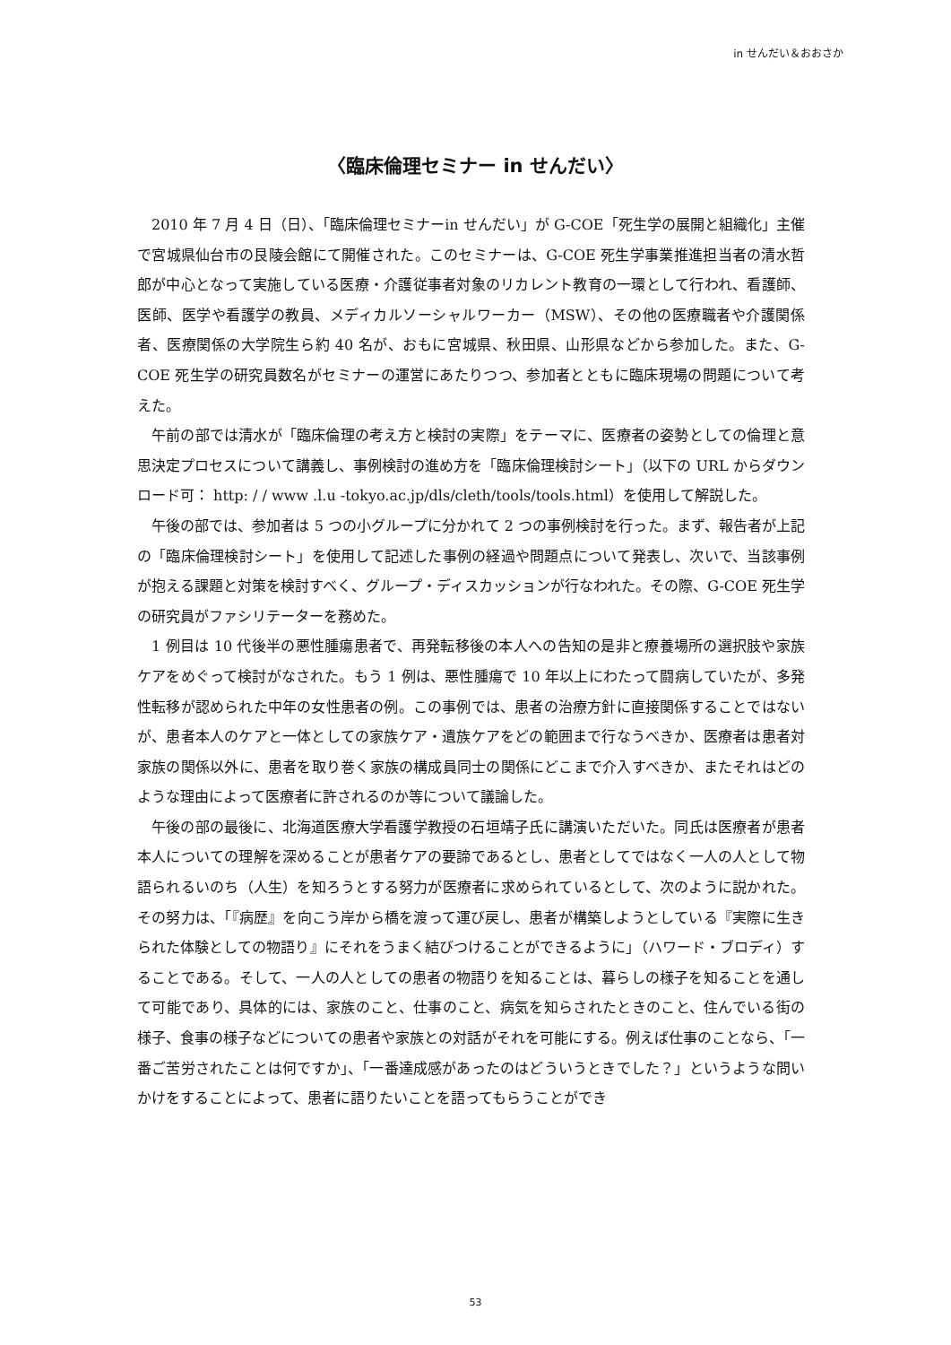in せんだい＆おおさか
〈臨床倫理セミナー in せんだい〉
2010 年 7 月 4 日（日）、「臨床倫理セミナーin せんだい」が G-COE「死生学の展開と組織化」主催で宮城県仙台市の艮陵会館にて開催された。このセミナーは、G-COE 死生学事業推進担当者の清水哲郎が中心となって実施している医療・介護従事者対象のリカレント教育の一環として行われ、看護師、医師、医学や看護学の教員、メディカルソーシャルワーカー（MSW）、その他の医療職者や介護関係者、医療関係の大学院生ら約 40 名が、おもに宮城県、秋田県、山形県などから参加した。また、G-COE 死生学の研究員数名がセミナーの運営にあたりつつ、参加者とともに臨床現場の問題について考えた。
午前の部では清水が「臨床倫理の考え方と検討の実際」をテーマに、医療者の姿勢としての倫理と意思決定プロセスについて講義し、事例検討の進め方を「臨床倫理検討シート」（以下の URL からダウンロード可： http: / / www .l.u -tokyo.ac.jp/dls/cleth/tools/tools.html）を使用して解説した。
午後の部では、参加者は 5 つの小グループに分かれて 2 つの事例検討を行った。まず、報告者が上記の「臨床倫理検討シート」を使用して記述した事例の経過や問題点について発表し、次いで、当該事例が抱える課題と対策を検討すべく、グループ・ディスカッションが行なわれた。その際、G-COE 死生学の研究員がファシリテーターを務めた。
1 例目は 10 代後半の悪性腫瘍患者で、再発転移後の本人への告知の是非と療養場所の選択肢や家族ケアをめぐって検討がなされた。もう 1 例は、悪性腫瘍で 10 年以上にわたって闘病していたが、多発性転移が認められた中年の女性患者の例。この事例では、患者の治療方針に直接関係することではないが、患者本人のケアと一体としての家族ケア・遺族ケアをどの範囲まで行なうべきか、医療者は患者対家族の関係以外に、患者を取り巻く家族の構成員同士の関係にどこまで介入すべきか、またそれはどのような理由によって医療者に許されるのか等について議論した。
午後の部の最後に、北海道医療大学看護学教授の石垣靖子氏に講演いただいた。同氏は医療者が患者本人についての理解を深めることが患者ケアの要諦であるとし、患者としてではなく一人の人として物語られるいのち（人生）を知ろうとする努力が医療者に求められているとして、次のように説かれた。その努力は、「『病歴』を向こう岸から橋を渡って運び戻し、患者が構築しようとしている『実際に生きられた体験としての物語り』にそれをうまく結びつけることができるように」（ハワード・ブロディ）することである。そして、一人の人としての患者の物語りを知ることは、暮らしの様子を知ることを通して可能であり、具体的には、家族のこと、仕事のこと、病気を知らされたときのこと、住んでいる街の様子、食事の様子などについての患者や家族との対話がそれを可能にする。例えば仕事のことなら、「一番ご苦労されたことは何ですか」、「一番達成感があったのはどういうときでした？」というような問いかけをすることによって、患者に語りたいことを語ってもらうことができ
53